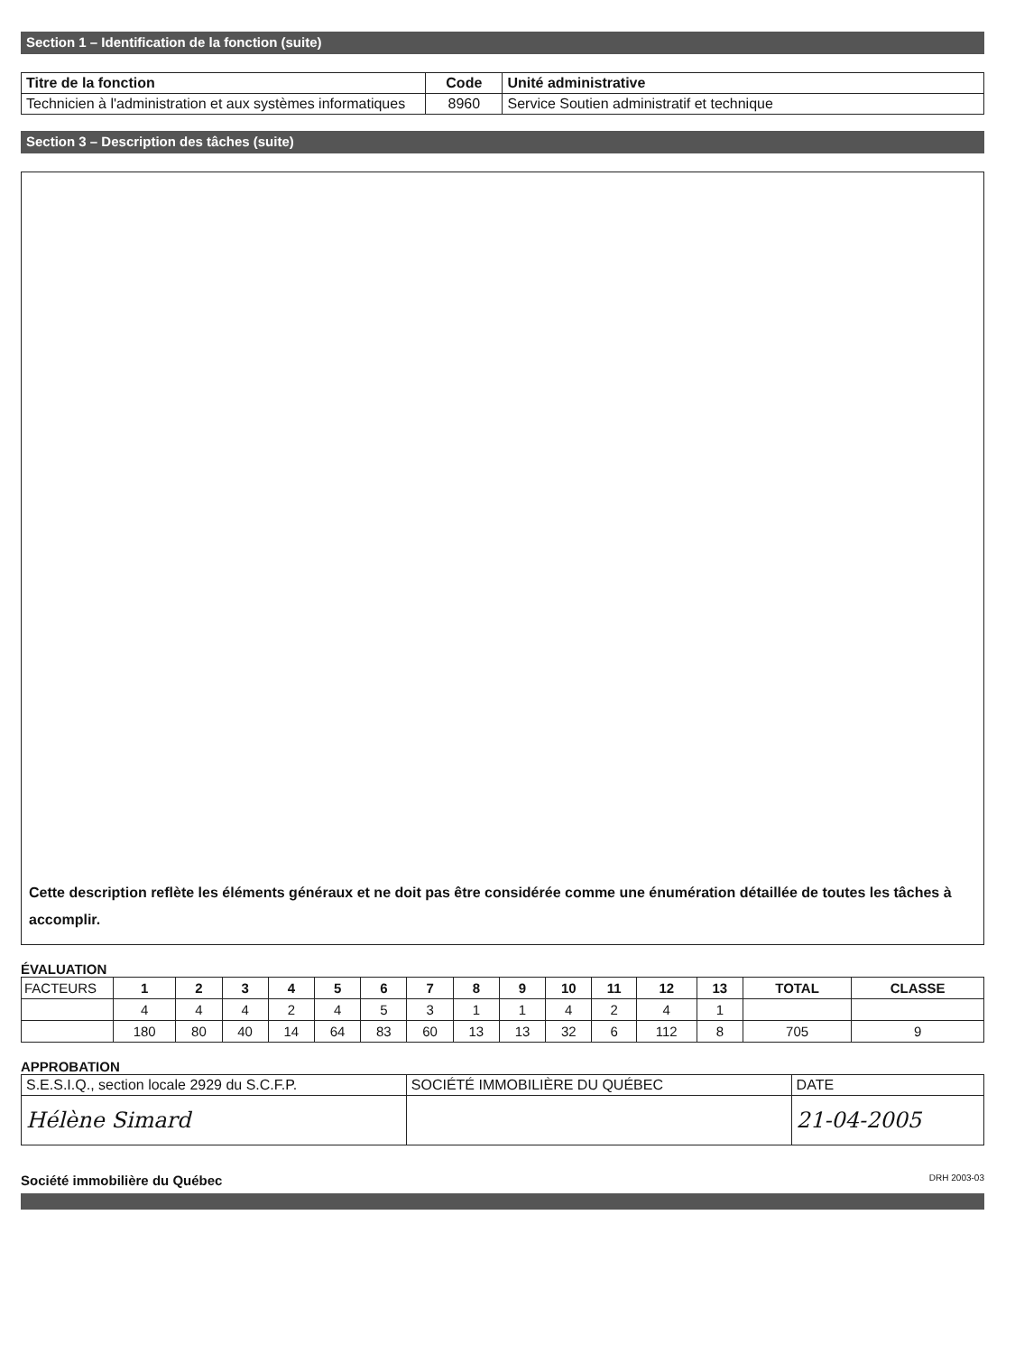Section 1 – Identification de la fonction (suite)
| Titre de la fonction | Code | Unité administrative |
| --- | --- | --- |
| Technicien à l'administration et aux systèmes informatiques | 8960 | Service Soutien administratif et technique |
Section 3 – Description des tâches (suite)
Cette description reflète les éléments généraux et ne doit pas être considérée comme une énumération détaillée de toutes les tâches à accomplir.
ÉVALUATION
| FACTEURS | 1 | 2 | 3 | 4 | 5 | 6 | 7 | 8 | 9 | 10 | 11 | 12 | 13 | TOTAL | CLASSE |
| | 4 | 4 | 4 | 2 | 4 | 5 | 3 | 1 | 1 | 4 | 2 | 4 | 1 | | |
| | 180 | 80 | 40 | 14 | 64 | 83 | 60 | 13 | 13 | 32 | 6 | 112 | 8 | 705 | 9 |
APPROBATION
| S.E.S.I.Q., section locale 2929 du S.C.F.P. | SOCIÉTÉ IMMOBILIÈRE DU QUÉBEC | DATE |
| Hélène Simard | | 21-04-2005 |
Société immobilière du Québec DRH 2003-03